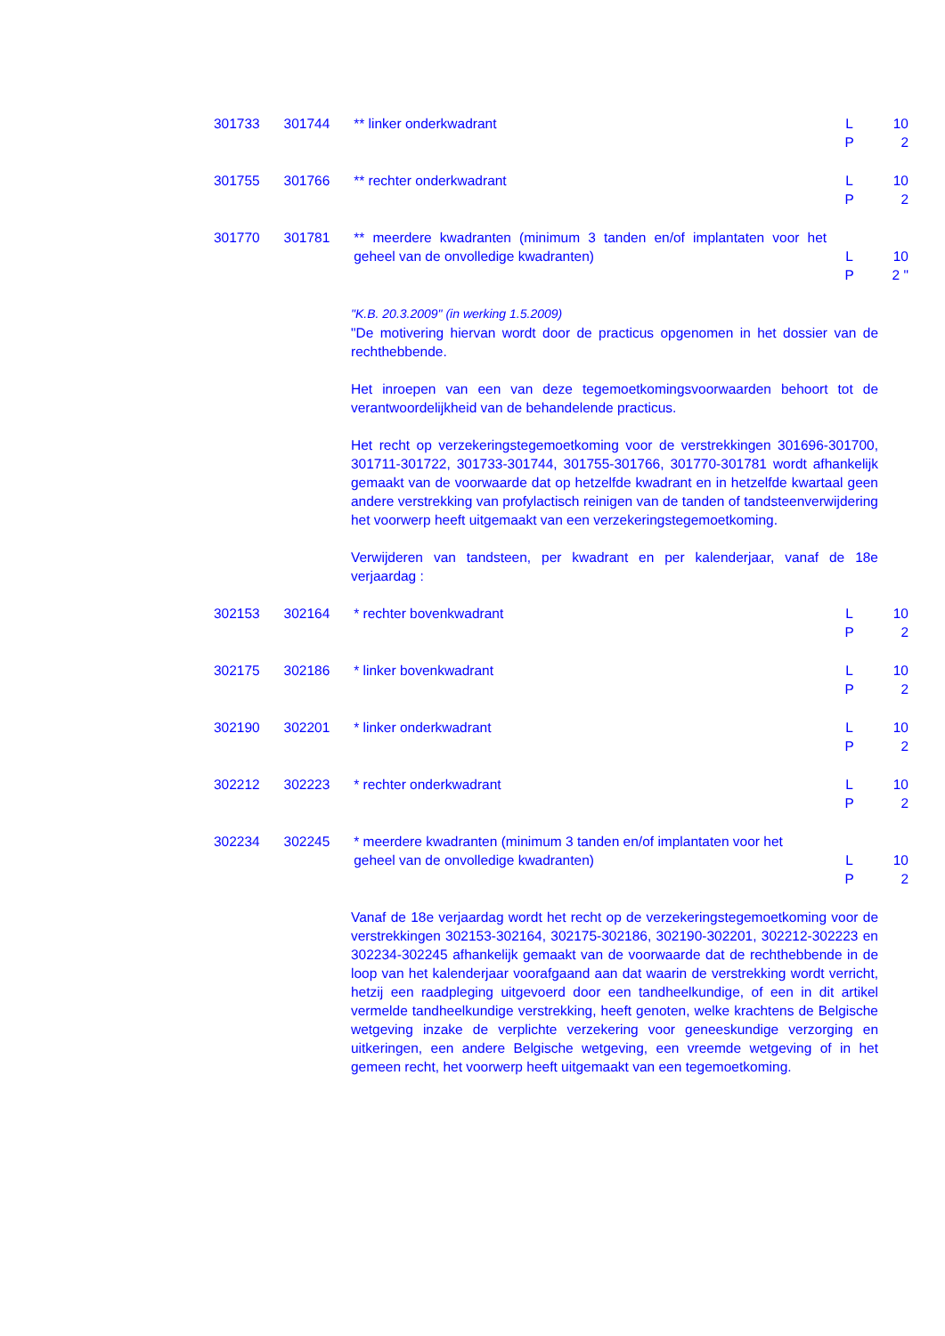| 301733 | 301744 | ** linker onderkwadrant | L P | 10 2 |
| 301755 | 301766 | ** rechter onderkwadrant | L P | 10 2 |
| 301770 | 301781 | ** meerdere kwadranten (minimum 3 tanden en/of implantaten voor het geheel van de onvolledige kwadranten) | L P | 10 2 " |
"K.B. 20.3.2009" (in werking 1.5.2009)
"De motivering hiervan wordt door de practicus opgenomen in het dossier van de rechthebbende.
Het inroepen van een van deze tegemoetkomingsvoorwaarden behoort tot de verantwoordelijkheid van de behandelende practicus.
Het recht op verzekeringstegemoetkoming voor de verstrekkingen 301696-301700, 301711-301722, 301733-301744, 301755-301766, 301770-301781 wordt afhankelijk gemaakt van de voorwaarde dat op hetzelfde kwadrant en in hetzelfde kwartaal geen andere verstrekking van profylactisch reinigen van de tanden of tandsteenverwijdering het voorwerp heeft uitgemaakt van een verzekeringstegemoetkoming.
Verwijderen van tandsteen, per kwadrant en per kalenderjaar, vanaf de 18e verjaardag :
| 302153 | 302164 | * rechter bovenkwadrant | L P | 10 2 |
| 302175 | 302186 | * linker bovenkwadrant | L P | 10 2 |
| 302190 | 302201 | * linker onderkwadrant | L P | 10 2 |
| 302212 | 302223 | * rechter onderkwadrant | L P | 10 2 |
| 302234 | 302245 | * meerdere kwadranten (minimum 3 tanden en/of implantaten voor het geheel van de onvolledige kwadranten) | L P | 10 2 |
Vanaf de 18e verjaardag wordt het recht op de verzekeringstegemoetkoming voor de verstrekkingen 302153-302164, 302175-302186, 302190-302201, 302212-302223 en 302234-302245 afhankelijk gemaakt van de voorwaarde dat de rechthebbende in de loop van het kalenderjaar voorafgaand aan dat waarin de verstrekking wordt verricht, hetzij een raadpleging uitgevoerd door een tandheelkundige, of een in dit artikel vermelde tandheelkundige verstrekking, heeft genoten, welke krachtens de Belgische wetgeving inzake de verplichte verzekering voor geneeskundige verzorging en uitkeringen, een andere Belgische wetgeving, een vreemde wetgeving of in het gemeen recht, het voorwerp heeft uitgemaakt van een tegemoetkoming.